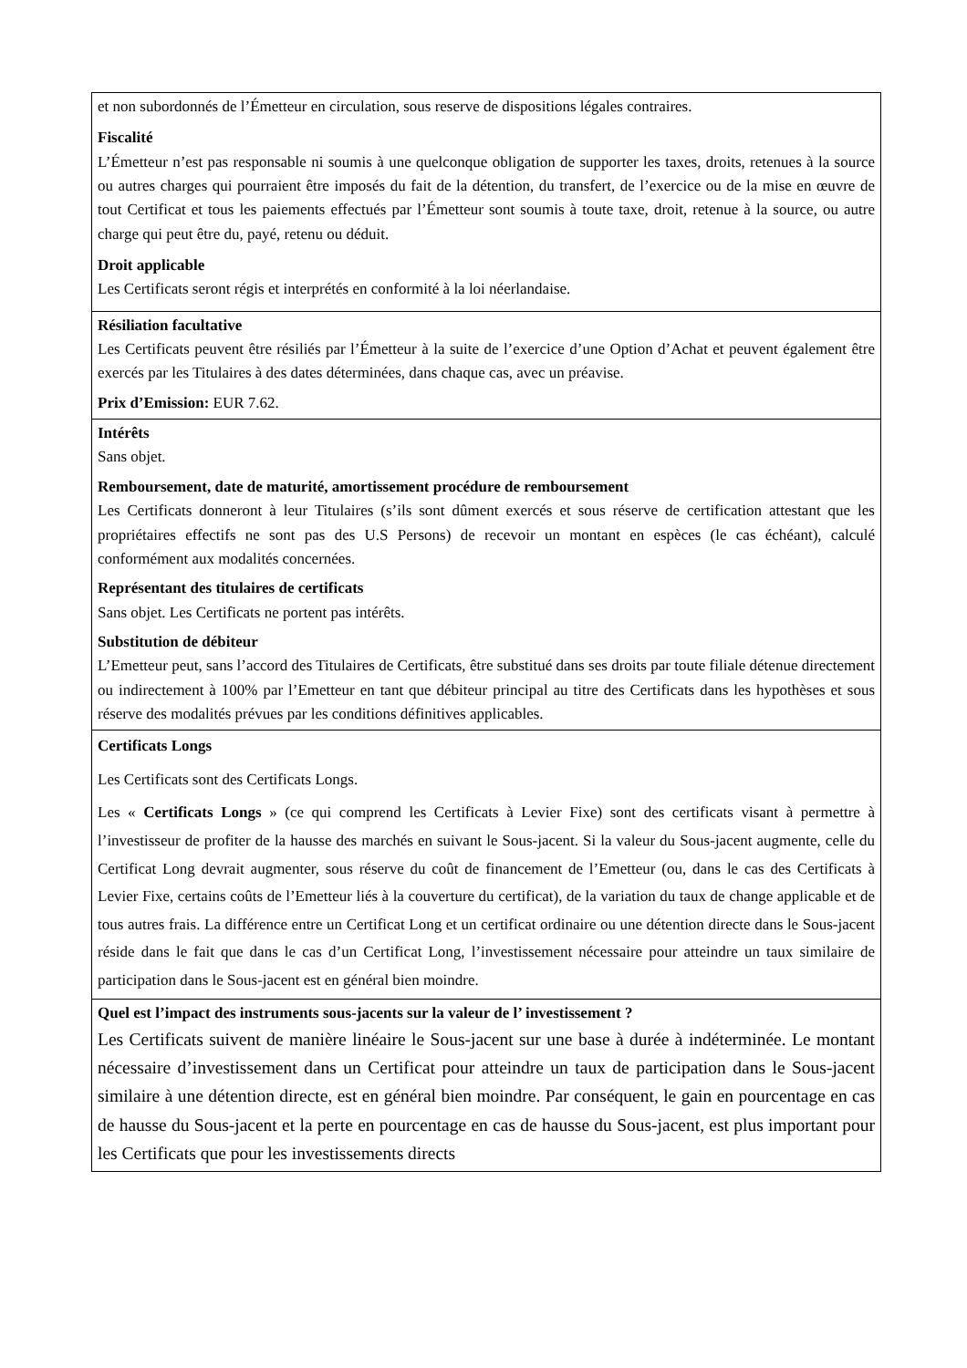| et non subordonnés de l’Émetteur en circulation, sous reserve de dispositions légales contraires. Fiscalité L’Émetteur n’est pas responsable ni soumis à une quelconque obligation de supporter les taxes, droits, retenues à la source ou autres charges qui pourraient être imposés du fait de la détention, du transfert, de l’exercice ou de la mise en œuvre de tout Certificat et tous les paiements effectués par l’Émetteur sont soumis à toute taxe, droit, retenue à la source, ou autre charge qui peut être du, payé, retenu ou déduit. Droit applicable Les Certificats seront régis et interprétés en conformité à la loi néerlandaise. |
| Résiliation facultative Les Certificats peuvent être résiliés par l’Émetteur à la suite de l’exercice d’une Option d’Achat et peuvent également être exercés par les Titulaires à des dates déterminées, dans chaque cas, avec un préavise. Prix d’Emission: EUR 7.62. |
| Intérêts Sans objet. Remboursement, date de maturité, amortissement procédure de remboursement Les Certificats donneront à leur Titulaires (s’ils sont dûment exercés et sous réserve de certification attestant que les propriétaires effectifs ne sont pas des U.S Persons) de recevoir un montant en espèces (le cas échéant), calculé conformément aux modalités concernées. Représentant des titulaires de certificats Sans objet. Les Certificats ne portent pas intérêts. Substitution de débiteur L’Emetteur peut, sans l’accord des Titulaires de Certificats, être substitué dans ses droits par toute filiale détenue directement ou indirectement à 100% par l’Emetteur en tant que débiteur principal au titre des Certificats dans les hypothèses et sous réserve des modalités prévues par les conditions définitives applicables. |
| Certificats Longs Les Certificats sont des Certificats Longs. Les « Certificats Longs » (ce qui comprend les Certificats à Levier Fixe) sont des certificats visant à permettre à l’investisseur de profiter de la hausse des marchés en suivant le Sous-jacent. Si la valeur du Sous-jacent augmente, celle du Certificat Long devrait augmenter, sous réserve du coût de financement de l’Emetteur (ou, dans le cas des Certificats à Levier Fixe, certains coûts de l’Emetteur liés à la couverture du certificat), de la variation du taux de change applicable et de tous autres frais. La différence entre un Certificat Long et un certificat ordinaire ou une détention directe dans le Sous-jacent réside dans le fait que dans le cas d’un Certificat Long, l’investissement nécessaire pour atteindre un taux similaire de participation dans le Sous-jacent est en général bien moindre. |
| Quel est l’impact des instruments sous-jacents sur la valeur de l’ investissement ? Les Certificats suivent de manière linéaire le Sous-jacent sur une base à durée à indéterminée. Le montant nécessaire d’investissement dans un Certificat pour atteindre un taux de participation dans le Sous-jacent similaire à une détention directe, est en général bien moindre. Par conséquent, le gain en pourcentage en cas de hausse du Sous-jacent et la perte en pourcentage en cas de hausse du Sous-jacent, est plus important pour les Certificats que pour les investissements directs |